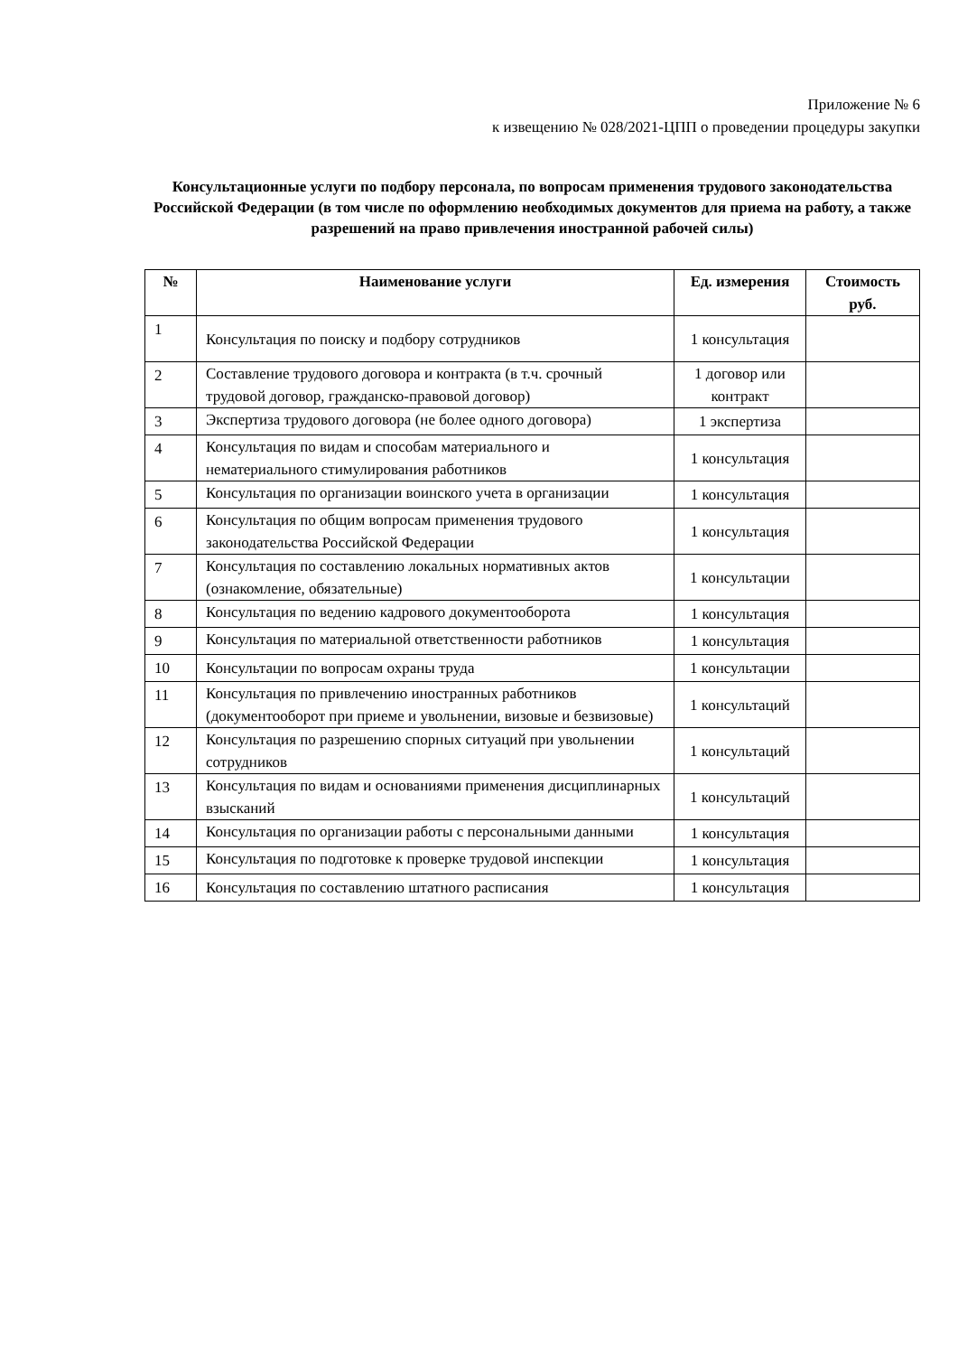Приложение № 6
к извещению № 028/2021-ЦПП о проведении процедуры закупки
Консультационные услуги по подбору персонала, по вопросам применения трудового законодательства Российской Федерации (в том числе по оформлению необходимых документов для приема на работу, а также разрешений на право привлечения иностранной рабочей силы)
| № | Наименование услуги | Ед. измерения | Стоимость руб. |
| --- | --- | --- | --- |
| 1 | Консультация по поиску и подбору сотрудников | 1 консультация | |
| 2 | Составление трудового договора и контракта (в т.ч. срочный трудовой договор, гражданско-правовой договор) | 1 договор или контракт | |
| 3 | Экспертиза трудового договора (не более одного договора) | 1 экспертиза | |
| 4 | Консультация по видам и способам материального и нематериального стимулирования работников | 1 консультация | |
| 5 | Консультация по организации воинского учета в организации | 1 консультация | |
| 6 | Консультация по общим вопросам применения трудового законодательства Российской Федерации | 1 консультация | |
| 7 | Консультация по составлению локальных нормативных актов (ознакомление, обязательные) | 1 консультации | |
| 8 | Консультация по ведению кадрового документооборота | 1 консультация | |
| 9 | Консультация по материальной ответственности работников | 1 консультация | |
| 10 | Консультации по вопросам охраны труда | 1 консультации | |
| 11 | Консультация по привлечению иностранных работников (документооборот при приеме и увольнении, визовые и безвизовые) | 1 консультаций | |
| 12 | Консультация по разрешению спорных ситуаций при увольнении сотрудников | 1 консультаций | |
| 13 | Консультация по видам и основаниями применения дисциплинарных взысканий | 1 консультаций | |
| 14 | Консультация по организации работы с персональными данными | 1 консультация | |
| 15 | Консультация по подготовке к проверке трудовой инспекции | 1 консультация | |
| 16 | Консультация по составлению штатного расписания | 1 консультация | |